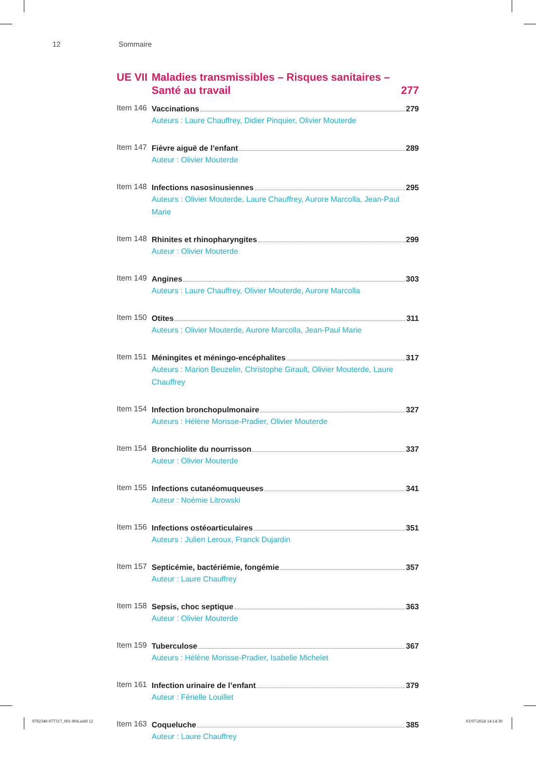12 Sommaire
UE VII
Maladies transmissibles – Risques sanitaires –
Santé au travail
277
Item 146
Vaccinations 279
Auteurs : Laure Chauffrey, Didier Pinquier, Olivier Mouterde
Item 147
Fièvre aiguë de l’enfant 289
Auteur : Olivier Mouterde
Item 148
Infections nasosinusiennes 295
Auteurs : Olivier Mouterde, Laure Chauffrey, Aurore Marcolla, Jean-Paul Marie
Item 148
Rhinites et rhinopharyngites 299
Auteur : Olivier Mouterde
Item 149
Angines 303
Auteurs : Laure Chauffrey, Olivier Mouterde, Aurore Marcolla
Item 150
Otites 311
Auteurs : Olivier Mouterde, Aurore Marcolla, Jean-Paul Marie
Item 151
Méningites et méningo-encéphalites 317
Auteurs : Marion Beuzelin, Christophe Girault, Olivier Mouterde, Laure Chauffrey
Item 154
Infection bronchopulmonaire 327
Auteurs : Hélène Morisse-Pradier, Olivier Mouterde
Item 154
Bronchiolite du nourrisson 337
Auteur : Olivier Mouterde
Item 155
Infections cutanéomuqueuses 341
Auteur : Noémie Litrowski
Item 156
Infections ostéoarticulaires 351
Auteurs : Julien Leroux, Franck Dujardin
Item 157
Septicémie, bactériémie, fongémie 357
Auteur : Laure Chauffrey
Item 158
Sepsis, choc septique 363
Auteur : Olivier Mouterde
Item 159
Tuberculose 367
Auteurs : Hélène Morisse-Pradier, Isabelle Michelet
Item 161
Infection urinaire de l’enfant 379
Auteur : Férielle Louillet
Item 163
Coqueluche 385
Auteur : Laure Chauffrey
9782340-077317_001-804.indd 12 03/07/2024 14:14:30